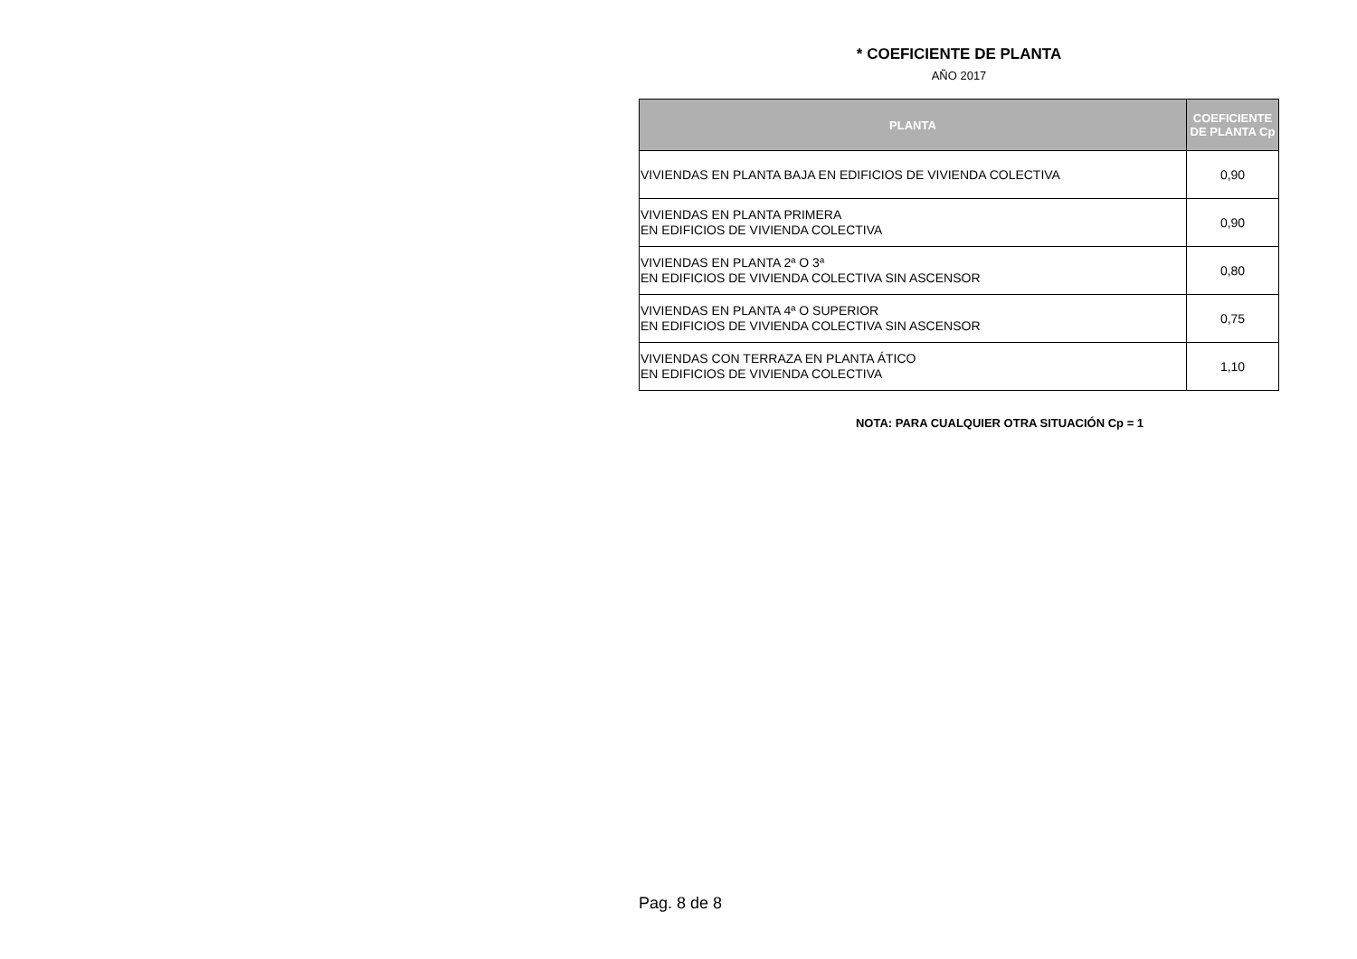* COEFICIENTE DE PLANTA
AÑO 2017
| PLANTA | COEFICIENTE DE PLANTA Cp |
| --- | --- |
| VIVIENDAS EN PLANTA BAJA EN EDIFICIOS DE VIVIENDA COLECTIVA | 0,90 |
| VIVIENDAS EN PLANTA PRIMERA EN EDIFICIOS DE VIVIENDA COLECTIVA | 0,90 |
| VIVIENDAS EN PLANTA 2ª O 3ª EN EDIFICIOS DE VIVIENDA COLECTIVA SIN ASCENSOR | 0,80 |
| VIVIENDAS EN PLANTA 4ª O SUPERIOR EN EDIFICIOS DE VIVIENDA COLECTIVA SIN ASCENSOR | 0,75 |
| VIVIENDAS CON TERRAZA EN PLANTA ÁTICO EN EDIFICIOS DE VIVIENDA COLECTIVA | 1,10 |
NOTA: PARA CUALQUIER OTRA SITUACIÓN Cp = 1
Pag. 8 de 8